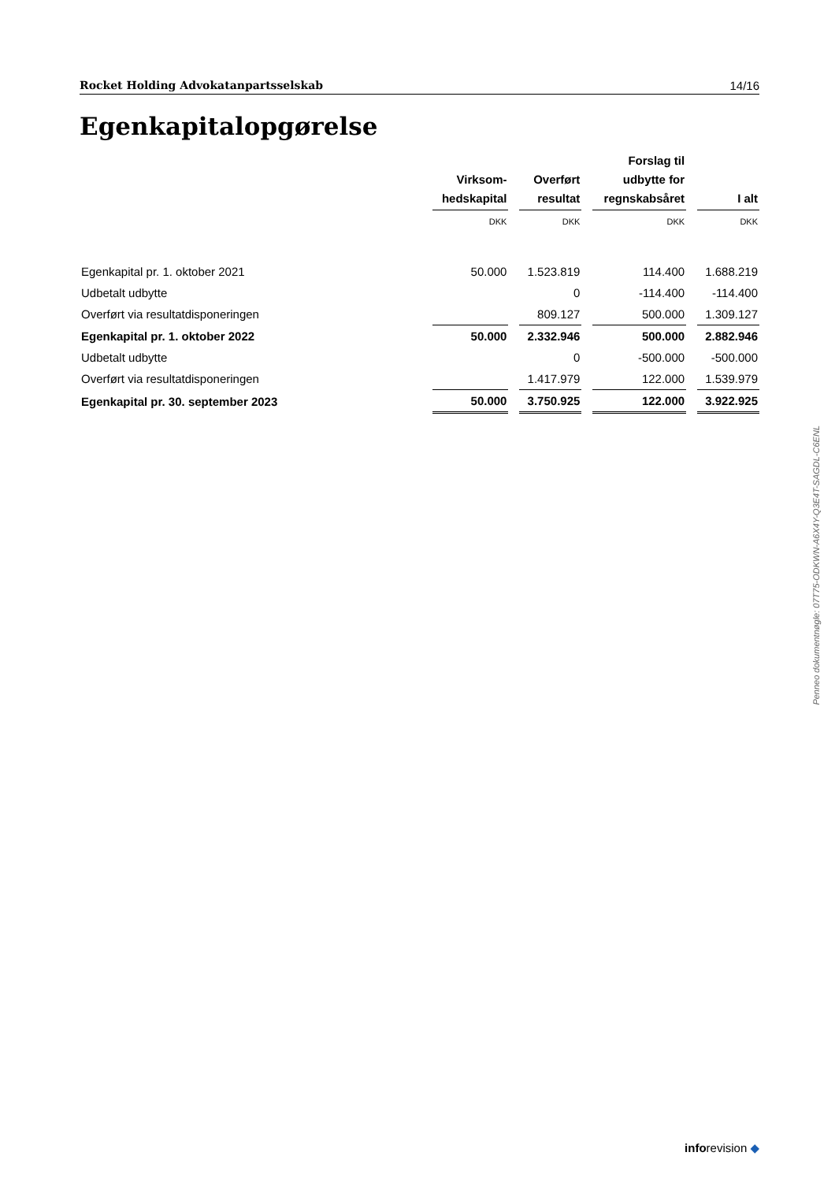Rocket Holding Advokatanpartsselskab 14/16
Egenkapitalopgørelse
| | Virksom- hedskapital | Overført resultat | Forslag til udbytte for regnskabsåret | I alt |
| --- | --- | --- | --- | --- |
| | DKK | DKK | DKK | DKK |
| Egenkapital pr. 1. oktober 2021 | 50.000 | 1.523.819 | 114.400 | 1.688.219 |
| Udbetalt udbytte | | 0 | -114.400 | -114.400 |
| Overført via resultatdisponeringen | | 809.127 | 500.000 | 1.309.127 |
| Egenkapital pr. 1. oktober 2022 | 50.000 | 2.332.946 | 500.000 | 2.882.946 |
| Udbetalt udbytte | | 0 | -500.000 | -500.000 |
| Overført via resultatdisponeringen | | 1.417.979 | 122.000 | 1.539.979 |
| Egenkapital pr. 30. september 2023 | 50.000 | 3.750.925 | 122.000 | 3.922.925 |
Penneo dokumentnøgle: 07T75-ODKWN-A6X4Y-Q3E4T-SAGDL-C6ENL
inforevision ◆